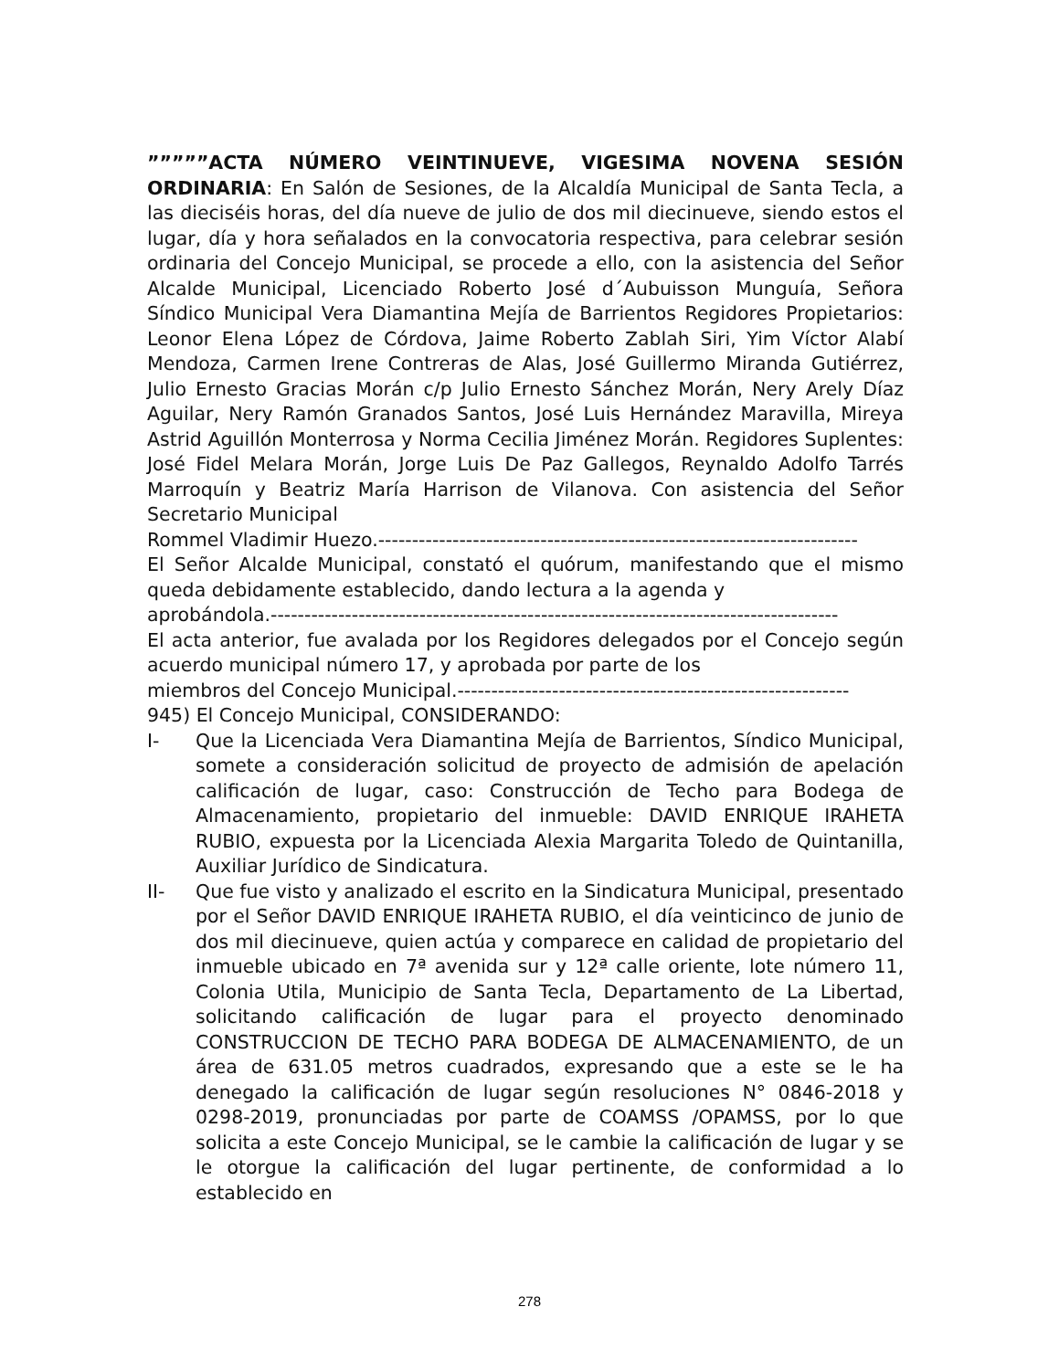”””””ACTA NÚMERO VEINTINUEVE, VIGESIMA NOVENA SESIÓN ORDINARIA: En Salón de Sesiones, de la Alcaldía Municipal de Santa Tecla, a las dieciséis horas, del día nueve de julio de dos mil diecinueve, siendo estos el lugar, día y hora señalados en la convocatoria respectiva, para celebrar sesión ordinaria del Concejo Municipal, se procede a ello, con la asistencia del Señor Alcalde Municipal, Licenciado Roberto José d´Aubuisson Munguía, Señora Síndico Municipal Vera Diamantina Mejía de Barrientos Regidores Propietarios: Leonor Elena López de Córdova, Jaime Roberto Zablah Siri, Yim Víctor Alabí Mendoza, Carmen Irene Contreras de Alas, José Guillermo Miranda Gutiérrez, Julio Ernesto Gracias Morán c/p Julio Ernesto Sánchez Morán, Nery Arely Díaz Aguilar, Nery Ramón Granados Santos, José Luis Hernández Maravilla, Mireya Astrid Aguillón Monterrosa y Norma Cecilia Jiménez Morán. Regidores Suplentes: José Fidel Melara Morán, Jorge Luis De Paz Gallegos, Reynaldo Adolfo Tarrés Marroquín y Beatriz María Harrison de Vilanova. Con asistencia del Señor Secretario Municipal
Rommel Vladimir Huezo.-----------------------------------------------------------------------
El Señor Alcalde Municipal, constató el quórum, manifestando que el mismo queda debidamente establecido, dando lectura a la agenda y
aprobándola.------------------------------------------------------------------------------------
El acta anterior, fue avalada por los Regidores delegados por el Concejo según acuerdo municipal número 17, y aprobada por parte de los
miembros del Concejo Municipal.----------------------------------------------------------
945) El Concejo Municipal, CONSIDERANDO:
I- Que la Licenciada Vera Diamantina Mejía de Barrientos, Síndico Municipal, somete a consideración solicitud de proyecto de admisión de apelación calificación de lugar, caso: Construcción de Techo para Bodega de Almacenamiento, propietario del inmueble: DAVID ENRIQUE IRAHETA RUBIO, expuesta por la Licenciada Alexia Margarita Toledo de Quintanilla, Auxiliar Jurídico de Sindicatura.
II- Que fue visto y analizado el escrito en la Sindicatura Municipal, presentado por el Señor DAVID ENRIQUE IRAHETA RUBIO, el día veinticinco de junio de dos mil diecinueve, quien actúa y comparece en calidad de propietario del inmueble ubicado en 7ª avenida sur y 12ª calle oriente, lote número 11, Colonia Utila, Municipio de Santa Tecla, Departamento de La Libertad, solicitando calificación de lugar para el proyecto denominado CONSTRUCCION DE TECHO PARA BODEGA DE ALMACENAMIENTO, de un área de 631.05 metros cuadrados, expresando que a este se le ha denegado la calificación de lugar según resoluciones N° 0846-2018 y 0298-2019, pronunciadas por parte de COAMSS /OPAMSS, por lo que solicita a este Concejo Municipal, se le cambie la calificación de lugar y se le otorgue la calificación del lugar pertinente, de conformidad a lo establecido en
278